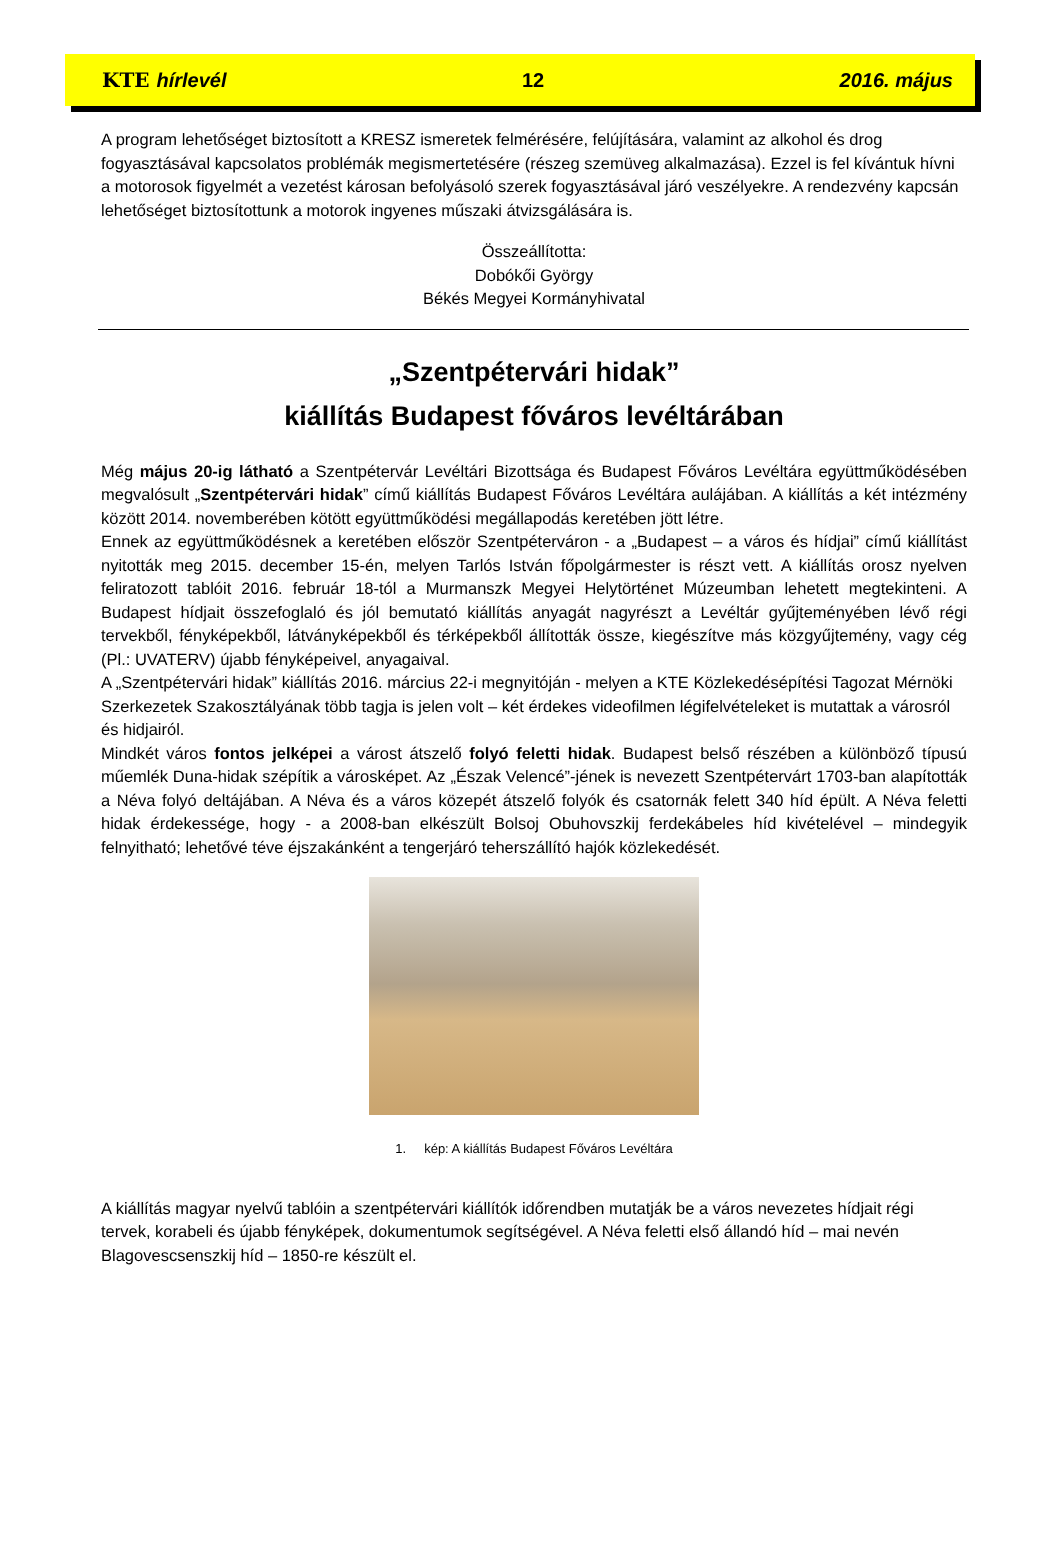KTE hírlevél 12 2016. május
A program lehetőséget biztosított a KRESZ ismeretek felmérésére, felújítására, valamint az alkohol és drog fogyasztásával kapcsolatos problémák megismertetésére (részeg szemüveg alkalmazása). Ezzel is fel kívántuk hívni a motorosok figyelmét a vezetést károsan befolyásoló szerek fogyasztásával járó veszélyekre. A rendezvény kapcsán lehetőséget biztosítottunk a motorok ingyenes műszaki átvizsgálására is.
Összeállította:
Dobókői György
Békés Megyei Kormányhivatal
„Szentpétervári hidak”
kiállítás Budapest főváros levéltárában
Még május 20-ig látható a Szentpétervár Levéltári Bizottsága és Budapest Főváros Levéltára együttműködésében megvalósult „Szentpétervári hidak” című kiállítás Budapest Főváros Levéltára aulájában. A kiállítás a két intézmény között 2014. novemberében kötött együttműködési megállapodás keretében jött létre.
Ennek az együttműködésnek a keretében először Szentpéterváron - a „Budapest – a város és hídjai” című kiállítást nyitották meg 2015. december 15-én, melyen Tarlós István főpolgármester is részt vett. A kiállítás orosz nyelven feliratozott tablóit 2016. február 18-tól a Murmanszk Megyei Helytörténet Múzeumban lehetett megtekinteni. A Budapest hídjait összefoglaló és jól bemutató kiállítás anyagát nagyrészt a Levéltár gyűjteményében lévő régi tervekből, fényképekből, látványképekből és térképekből állították össze, kiegészítve más közgyűjtemény, vagy cég (Pl.: UVATERV) újabb fényképeivel, anyagaival.
A „Szentpétervári hidak” kiállítás 2016. március 22-i megnyitóján - melyen a KTE Közlekedésépítési Tagozat Mérnöki Szerkezetek Szakosztályának több tagja is jelen volt – két érdekes videofilmen légifelvételeket is mutattak a városról és hidjairól.
Mindkét város fontos jelképei a várost átszelő folyó feletti hidak. Budapest belső részében a különböző típusú műemlék Duna-hidak szépítik a városképet. Az „Észak Velencé”-jének is nevezett Szentpétervárt 1703-ban alapították a Néva folyó deltájában. A Néva és a város közepét átszelő folyók és csatornák felett 340 híd épült. A Néva feletti hidak érdekessége, hogy - a 2008-ban elkészült Bolsoj Obuhovszkij ferdekábeles híd kivételével – mindegyik felnyitható; lehetővé téve éjszakánként a tengerjáró teherszállító hajók közlekedését.
1. kép: A kiállítás Budapest Főváros Levéltára
A kiállítás magyar nyelvű tablóin a szentpétervári kiállítók időrendben mutatják be a város nevezetes hídjait régi tervek, korabeli és újabb fényképek, dokumentumok segítségével. A Néva feletti első állandó híd – mai nevén Blagovescsenszkij híd – 1850-re készült el.